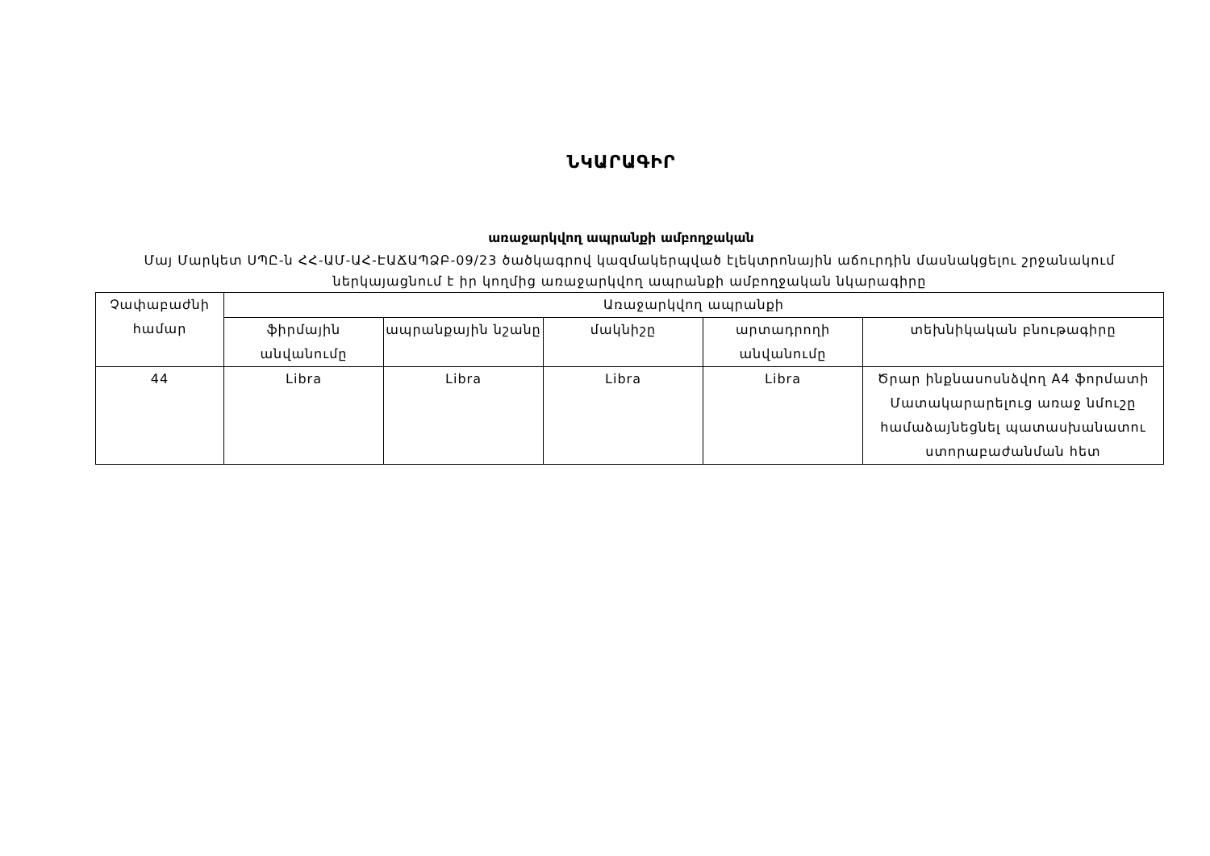ՆԿԱՐԱԳԻՐ
առաջարկվող ապրանքի ամբողջական
Մայ Մարկետ ՍՊԸ-ն ՀՀ-ԱՄ-ԱՀ-ԷԱՃԱՊՁԲ-09/23 ծածկագրով կազմակերպված էլեկտրոնային աճուրդին մասնակցելու շրջանակում ներկայացնում է իր կողմից առաջարկվող ապրանքի ամբողջական նկարագիրը
| Չափաբաժնի համար | Առաջարկվող ապրանքի | | | | |
| --- | --- | --- | --- | --- | --- |
| | ֆիրմային անվանումը | ապրանքային նշանը | մակնիշը | արտադրողի անվանումը | տեխնիկական բնութագիրը |
| 44 | Libra | Libra | Libra | Libra | Ծրար ինքնասոսնձվող A4 ֆորմատի Մատակարարելուց առաջ նմուշը համաձայնեցնել պատասխանատու ստորաբաժանման հետ |